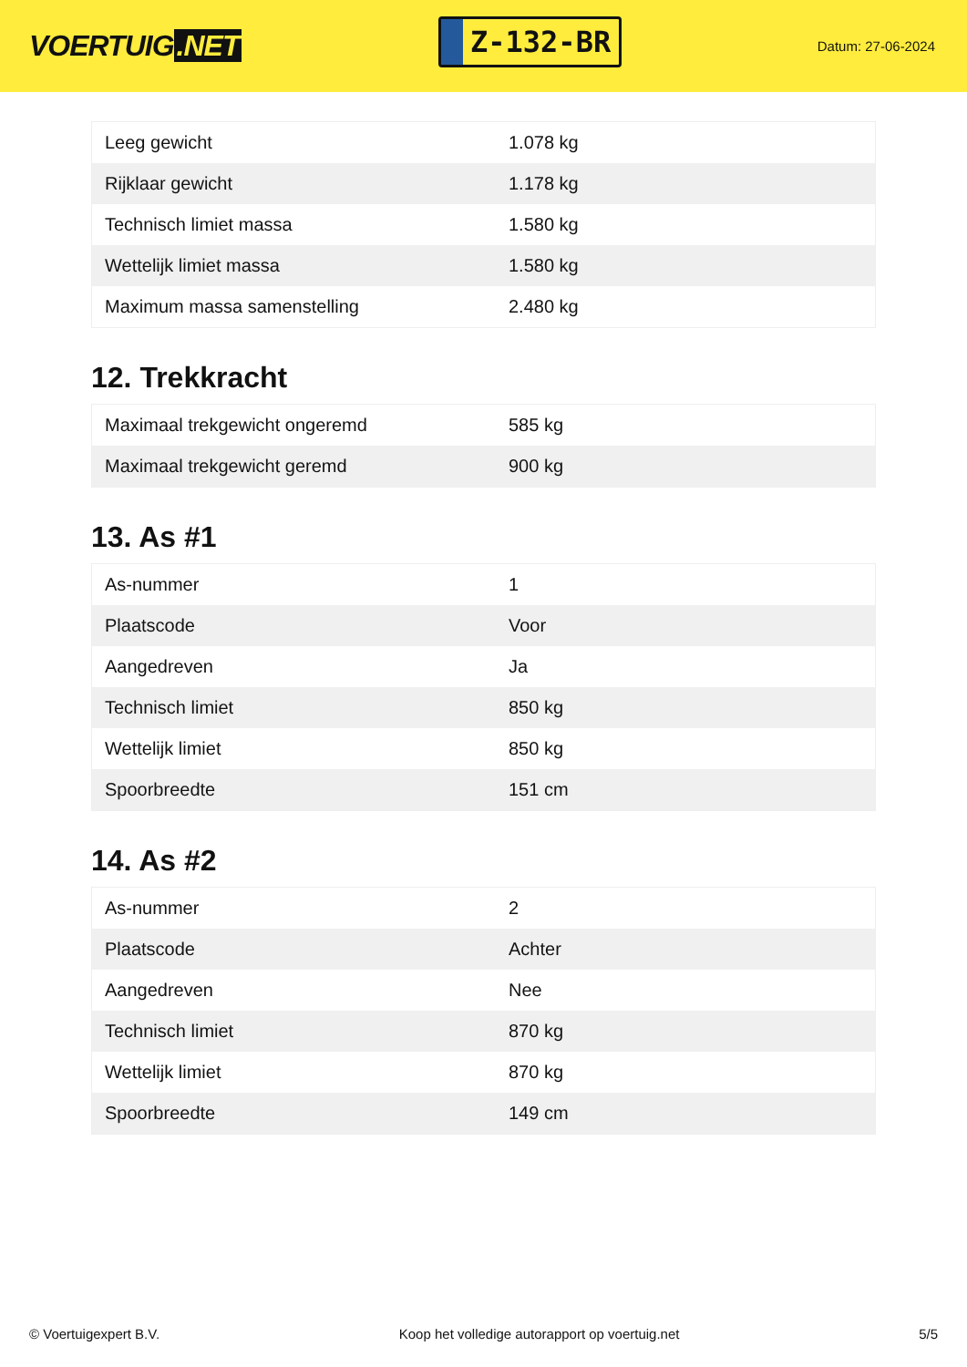VOERTUIG.NET
Z-132-BR
Datum: 27-06-2024
| Leeg gewicht | 1.078 kg |
| Rijklaar gewicht | 1.178 kg |
| Technisch limiet massa | 1.580 kg |
| Wettelijk limiet massa | 1.580 kg |
| Maximum massa samenstelling | 2.480 kg |
12. Trekkracht
| Maximaal trekgewicht ongeremd | 585 kg |
| Maximaal trekgewicht geremd | 900 kg |
13. As #1
| As-nummer | 1 |
| Plaatscode | Voor |
| Aangedreven | Ja |
| Technisch limiet | 850 kg |
| Wettelijk limiet | 850 kg |
| Spoorbreedte | 151 cm |
14. As #2
| As-nummer | 2 |
| Plaatscode | Achter |
| Aangedreven | Nee |
| Technisch limiet | 870 kg |
| Wettelijk limiet | 870 kg |
| Spoorbreedte | 149 cm |
© Voertuigexpert B.V. Koop het volledige autorapport op voertuig.net 5/5